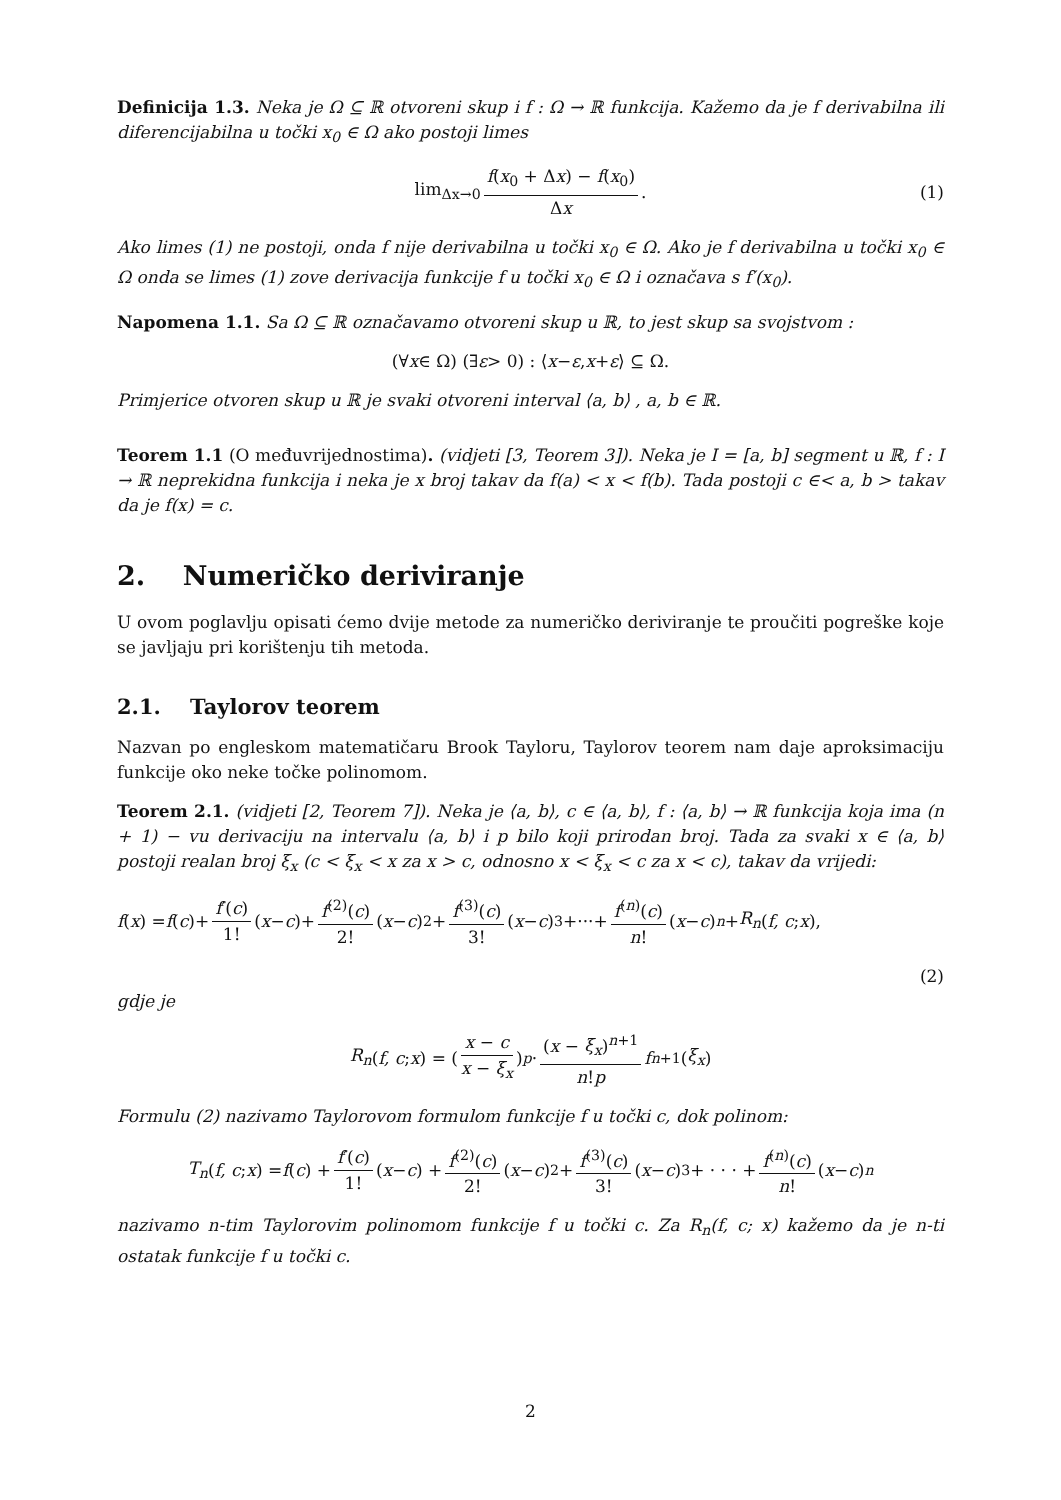Definicija 1.3. Neka je Ω ⊆ ℝ otvoreni skup i f : Ω → ℝ funkcija. Kažemo da je f derivabilna ili diferencijabilna u točki x<sub>0</sub> ∈ Ω ako postoji limes
lim<sub>Δx→0</sub> f(x<sub>0</sub> + Δx) − f(x<sub>0</sub>) Δx. (1)
Ako limes (1) ne postoji, onda f nije derivabilna u točki x<sub>0</sub> ∈ Ω. Ako je f derivabilna u točki x<sub>0</sub> ∈ Ω onda se limes (1) zove derivacija funkcije f u točki x<sub>0</sub> ∈ Ω i označava s f′(x<sub>0</sub>).
Napomena 1.1. Sa Ω ⊆ ℝ označavamo otvoreni skup u ℝ, to jest skup sa svojstvom :
(∀ x ∈ Ω) (∃ ε > 0) : ⟨ x − ε, x + ε ⟩ ⊆ Ω.
Primjerice otvoren skup u ℝ je svaki otvoreni interval ⟨a, b⟩ , a, b ∈ ℝ.
Teorem 1.1 (O međuvrijednostima). (vidjeti [3, Teorem 3]). Neka je I = [a, b] segment u ℝ, f : I → ℝ neprekidna funkcija i neka je x broj takav da f(a) < x < f(b). Tada postoji c ∈< a, b > takav da je f(x) = c.
2. Numeričko deriviranje
U ovom poglavlju opisati ćemo dvije metode za numeričko deriviranje te proučiti pogreške koje se javljaju pri korištenju tih metoda.
2.1. Taylorov teorem
Nazvan po engleskom matematičaru Brook Tayloru, Taylorov teorem nam daje aproksimaciju funkcije oko neke točke polinomom.
Teorem 2.1. (vidjeti [2, Teorem 7]). Neka je ⟨a, b⟩, c ∈ ⟨a, b⟩, f : ⟨a, b⟩ → ℝ funkcija koja ima (n + 1) − vu derivaciju na intervalu ⟨a, b⟩ i p bilo koji prirodan broj. Tada za svaki x ∈ ⟨a, b⟩ postoji realan broj ξ<sub>x</sub> (c < ξ<sub>x</sub> < x za x > c, odnosno x < ξ<sub>x</sub> < c za x < c), takav da vrijedi:
f (x) = f (c)+ f′(c) 1! (x − c)+ f<sup>(2)</sup>(c) 2! (x − c)<sup>2</sup>+ f<sup>(3)</sup>(c) 3! (x − c)<sup>3</sup>+···+ f<sup>(n)</sup>(c) n! (x − c)<sup>n</sup> + R<sub>n</sub> (f, c; x),
(2)
gdje je
R<sub>n</sub> (f, c; x) = (x − c x − ξ<sub>x</sub>)<sup>p</sup> · (x − ξ<sub>x</sub>)<sup>n+1</sup> n!p f<sup>n+1</sup>(ξ<sub>x</sub>)
Formulu (2) nazivamo Taylorovom formulom funkcije f u točki c, dok polinom:
T<sub>n</sub> (f, c; x) = f (c) + f′(c) 1! (x − c) + f<sup>(2)</sup>(c) 2! (x − c)<sup>2</sup> + f<sup>(3)</sup>(c) 3! (x − c)<sup>3</sup> + · · · + f<sup>(n)</sup>(c) n! (x − c)<sup>n</sup>
nazivamo n-tim Taylorovim polinomom funkcije f u točki c. Za R<sub>n</sub>(f, c; x) kažemo da je n-ti ostatak funkcije f u točki c.
2